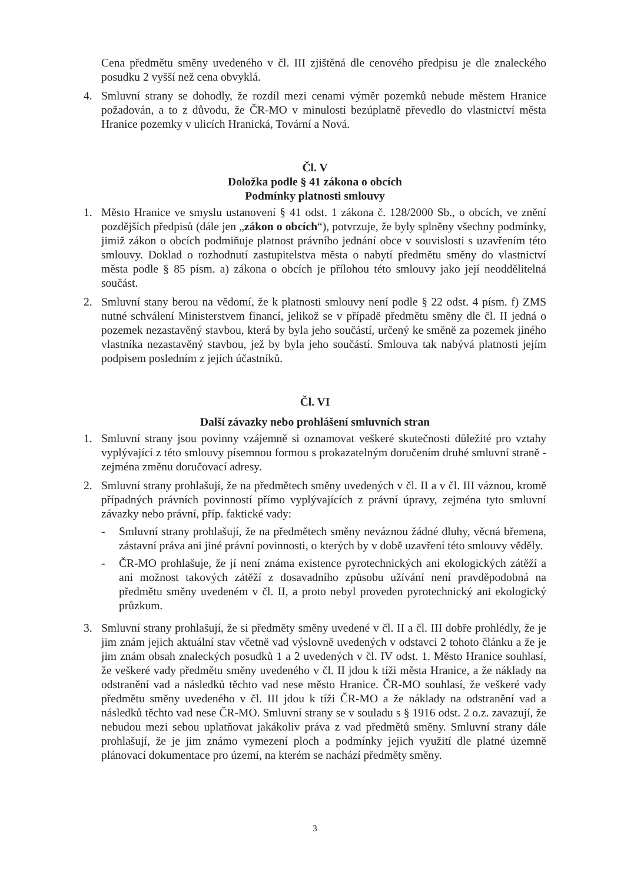Cena předmětu směny uvedeného v čl. III zjištěná dle cenového předpisu je dle znaleckého posudku 2 vyšší než cena obvyklá.
4. Smluvní strany se dohodly, že rozdíl mezi cenami výměr pozemků nebude městem Hranice požadován, a to z důvodu, že ČR-MO v minulosti bezúplatně převedlo do vlastnictví města Hranice pozemky v ulicích Hranická, Tovární a Nová.
Čl. V
Doložka podle § 41 zákona o obcích
Podmínky platnosti smlouvy
1. Město Hranice ve smyslu ustanovení § 41 odst. 1 zákona č. 128/2000 Sb., o obcích, ve znění pozdějších předpisů (dále jen „zákon o obcích“), potvrzuje, že byly splněny všechny podmínky, jimiž zákon o obcích podmiňuje platnost právního jednání obce v souvislosti s uzavřením této smlouvy. Doklad o rozhodnutí zastupitelstva města o nabytí předmětu směny do vlastnictví města podle § 85 písm. a) zákona o obcích je přílohou této smlouvy jako její neoddělitelná součást.
2. Smluvní stany berou na vědomí, že k platnosti smlouvy není podle § 22 odst. 4 písm. f) ZMS nutné schválení Ministerstvem financí, jelikož se v případě předmětu směny dle čl. II jedná o pozemek nezastavěný stavbou, která by byla jeho součástí, určený ke směně za pozemek jiného vlastníka nezastavěný stavbou, jež by byla jeho součástí. Smlouva tak nabývá platnosti jejím podpisem posledním z jejích účastníků.
Čl. VI
Další závazky nebo prohlášení smluvních stran
1. Smluvní strany jsou povinny vzájemně si oznamovat veškeré skutečnosti důležité pro vztahy vyplývající z této smlouvy písemnou formou s prokazatelným doručením druhé smluvní straně - zejména změnu doručovací adresy.
2. Smluvní strany prohlašují, že na předmětech směny uvedených v čl. II a v čl. III váznou, kromě případných právních povinností přímo vyplývajících z právní úpravy, zejména tyto smluvní závazky nebo právní, příp. faktické vady:
- Smluvní strany prohlašují, že na předmětech směny neváznou žádné dluhy, věcná břemena, zástavní práva ani jiné právní povinnosti, o kterých by v době uzavření této smlouvy věděly.
- ČR-MO prohlašuje, že jí není známa existence pyrotechnických ani ekologických zátěží a ani možnost takových zátěží z dosavadního způsobu užívání není pravděpodobná na předmětu směny uvedeném v čl. II, a proto nebyl proveden pyrotechnický ani ekologický průzkum.
3. Smluvní strany prohlašují, že si předměty směny uvedené v čl. II a čl. III dobře prohlédly, že je jim znám jejich aktuální stav včetně vad výslovně uvedených v odstavci 2 tohoto článku a že je jim znám obsah znaleckých posudků 1 a 2 uvedených v čl. IV odst. 1. Město Hranice souhlasí, že veškeré vady předmětu směny uvedeného v čl. II jdou k tíži města Hranice, a že náklady na odstranění vad a následků těchto vad nese město Hranice. ČR-MO souhlasí, že veškeré vady předmětu směny uvedeného v čl. III jdou k tíži ČR-MO a že náklady na odstranění vad a následků těchto vad nese ČR-MO. Smluvní strany se v souladu s § 1916 odst. 2 o.z. zavazují, že nebudou mezi sebou uplatňovat jakákoliv práva z vad předmětů směny. Smluvní strany dále prohlašují, že je jim známo vymezení ploch a podmínky jejich využití dle platné územně plánovací dokumentace pro území, na kterém se nachází předměty směny.
3